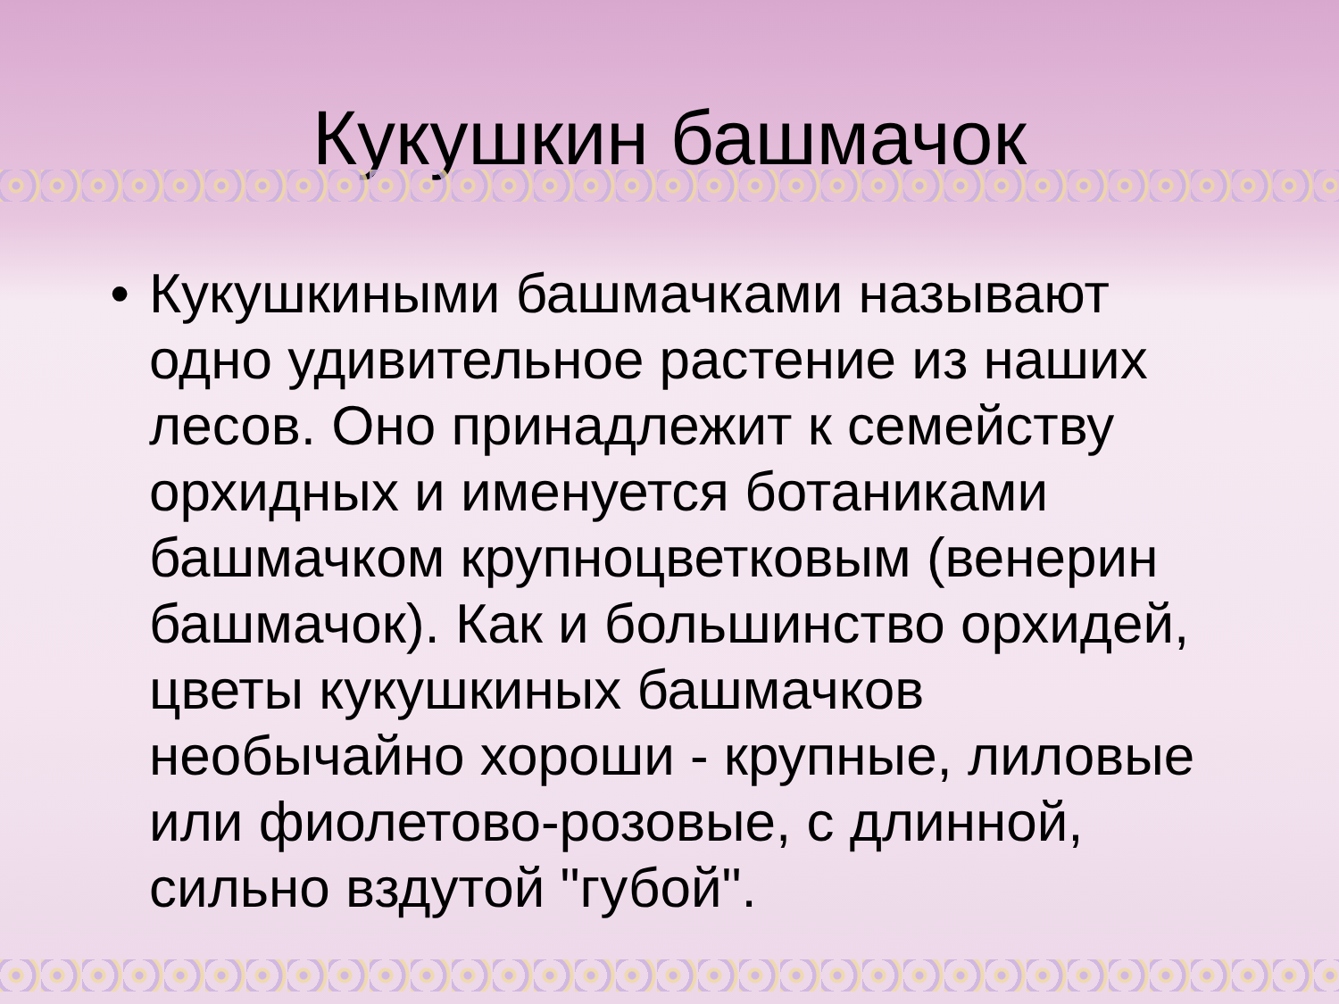Кукушкин башмачок
• Кукушкиными башмачками называют одно удивительное растение из наших лесов. Оно принадлежит к семейству орхидных и именуется ботаниками башмачком крупноцветковым (венерин башмачок). Как и большинство орхидей, цветы кукушкиных башмачков необычайно хороши - крупные, лиловые или фиолетово-розовые, с длинной, сильно вздутой "губой".